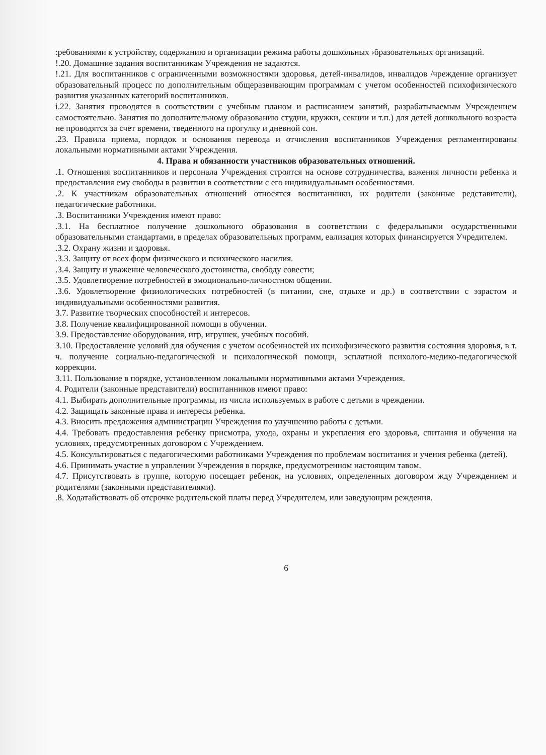:ребованиями к устройству, содержанию и организации режима работы дошкольных ›бразовательных организаций.
!.20. Домашние задания воспитанникам Учреждения не задаются.
!.21. Для воспитанников с ограниченными возможностями здоровья, детей-инвалидов, инвалидов /чреждение организует образовательный процесс по дополнительным общеразвивающим программам с учетом особенностей психофизического развития указанных категорий воспитанников.
i.22. Занятия проводятся в соответствии с учебным планом и расписанием занятий, разрабатываемым Учреждением самостоятельно. Занятия по дополнительному образованию студии, кружки, секции и т.п.) для детей дошкольного возраста не проводятся за счет времени, тведенного на прогулку и дневной сон.
.23. Правила приема, порядок и основания перевода и отчисления воспитанников Учреждения регламентированы локальными нормативными актами Учреждения.
4. Права и обязанности участников образовательных отношений.
.1. Отношения воспитанников и персонала Учреждения строятся на основе сотрудничества, важения личности ребенка и предоставления ему свободы в развитии в соответствии с его индивидуальными особенностями.
.2. К участникам образовательных отношений относятся воспитанники, их родители (законные редставители), педагогические работники.
.3. Воспитанники Учреждения имеют право:
.3.1. На бесплатное получение дошкольного образования в соответствии с федеральными осударственными образовательными стандартами, в пределах образовательных программ, еализация которых финансируется Учредителем.
.3.2. Охрану жизни и здоровья.
.3.3. Защиту от всех форм физического и психического насилия.
.3.4. Защиту и уважение человеческого достоинства, свободу совести;
.3.5. Удовлетворение потребностей в эмоционально-личностном общении.
.3.6. Удовлетворение физиологических потребностей (в питании, сне, отдыхе и др.) в соответствии с эзрастом и индивидуальными особенностями развития.
3.7. Развитие творческих способностей и интересов.
3.8. Получение квалифицированной помощи в обучении.
3.9. Предоставление оборудования, игр, игрушек, учебных пособий.
3.10. Предоставление условий для обучения с учетом особенностей их психофизического развития состояния здоровья, в т. ч. получение социально-педагогической и психологической помощи, эсплатной психолого-медико-педагогической коррекции.
3.11. Пользование в порядке, установленном локальными нормативными актами Учреждения.
4. Родители (законные представители) воспитанников имеют право:
4.1. Выбирать дополнительные программы, из числа используемых в работе с детьми в чреждении.
4.2. Защищать законные права и интересы ребенка.
4.3. Вносить предложения администрации Учреждения по улучшению работы с детьми.
4.4. Требовать предоставления ребенку присмотра, ухода, охраны и укрепления его здоровья, спитания и обучения на условиях, предусмотренных договором с Учреждением.
4.5. Консультироваться с педагогическими работниками Учреждения по проблемам воспитания и учения ребенка (детей).
4.6. Принимать участие в управлении Учреждения в порядке, предусмотренном настоящим тавом.
4.7. Присутствовать в группе, которую посещает ребенок, на условиях, определенных договором жду Учреждением и родителями (законными представителями).
.8. Ходатайствовать об отсрочке родительской платы перед Учредителем, или заведующим реждения.
6